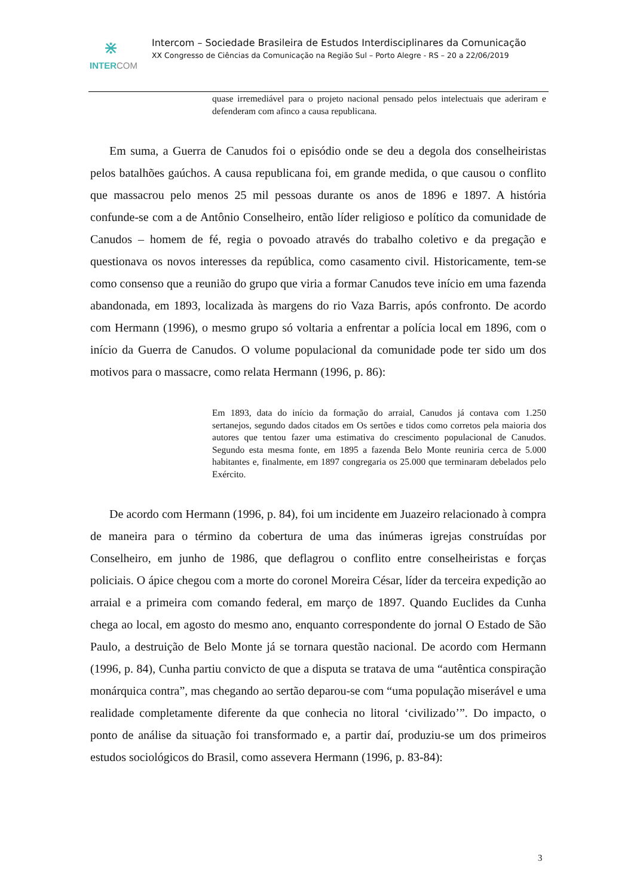⋇
INTERCOM
Intercom – Sociedade Brasileira de Estudos Interdisciplinares da Comunicação
XX Congresso de Ciências da Comunicação na Região Sul – Porto Alegre - RS – 20 a 22/06/2019
quase irremediável para o projeto nacional pensado pelos intelectuais que aderiram e defenderam com afinco a causa republicana.
Em suma, a Guerra de Canudos foi o episódio onde se deu a degola dos conselheiristas pelos batalhões gaúchos. A causa republicana foi, em grande medida, o que causou o conflito que massacrou pelo menos 25 mil pessoas durante os anos de 1896 e 1897. A história confunde-se com a de Antônio Conselheiro, então líder religioso e político da comunidade de Canudos – homem de fé, regia o povoado através do trabalho coletivo e da pregação e questionava os novos interesses da república, como casamento civil. Historicamente, tem-se como consenso que a reunião do grupo que viria a formar Canudos teve início em uma fazenda abandonada, em 1893, localizada às margens do rio Vaza Barris, após confronto. De acordo com Hermann (1996), o mesmo grupo só voltaria a enfrentar a polícia local em 1896, com o início da Guerra de Canudos. O volume populacional da comunidade pode ter sido um dos motivos para o massacre, como relata Hermann (1996, p. 86):
Em 1893, data do início da formação do arraial, Canudos já contava com 1.250 sertanejos, segundo dados citados em Os sertões e tidos como corretos pela maioria dos autores que tentou fazer uma estimativa do crescimento populacional de Canudos. Segundo esta mesma fonte, em 1895 a fazenda Belo Monte reuniria cerca de 5.000 habitantes e, finalmente, em 1897 congregaria os 25.000 que terminaram debelados pelo Exército.
De acordo com Hermann (1996, p. 84), foi um incidente em Juazeiro relacionado à compra de maneira para o término da cobertura de uma das inúmeras igrejas construídas por Conselheiro, em junho de 1986, que deflagrou o conflito entre conselheiristas e forças policiais. O ápice chegou com a morte do coronel Moreira César, líder da terceira expedição ao arraial e a primeira com comando federal, em março de 1897. Quando Euclides da Cunha chega ao local, em agosto do mesmo ano, enquanto correspondente do jornal O Estado de São Paulo, a destruição de Belo Monte já se tornara questão nacional. De acordo com Hermann (1996, p. 84), Cunha partiu convicto de que a disputa se tratava de uma “autêntica conspiração monárquica contra”, mas chegando ao sertão deparou-se com “uma população miserável e uma realidade completamente diferente da que conhecia no litoral ‘civilizado’”. Do impacto, o ponto de análise da situação foi transformado e, a partir daí, produziu-se um dos primeiros estudos sociológicos do Brasil, como assevera Hermann (1996, p. 83-84):
3